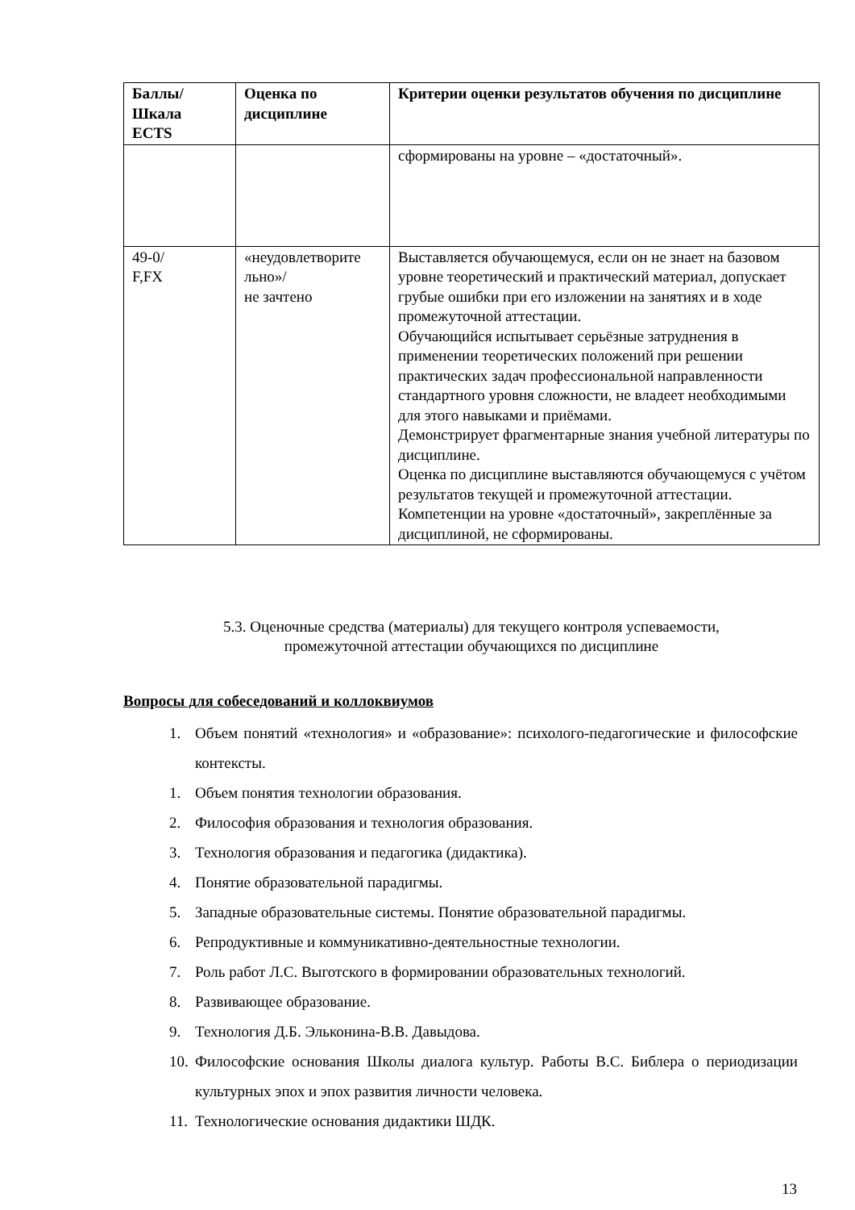| Баллы/ Шкала ECTS | Оценка по дисциплине | Критерии оценки результатов обучения по дисциплине |
| --- | --- | --- |
| | | сформированы на уровне – «достаточный». |
| 49-0/ F,FX | «неудовлетворите льно»/ не зачтено | Выставляется обучающемуся, если он не знает на базовом уровне теоретический и практический материал, допускает грубые ошибки при его изложении на занятиях и в ходе промежуточной аттестации. Обучающийся испытывает серьёзные затруднения в применении теоретических положений при решении практических задач профессиональной направленности стандартного уровня сложности, не владеет необходимыми для этого навыками и приёмами. Демонстрирует фрагментарные знания учебной литературы по дисциплине. Оценка по дисциплине выставляются обучающемуся с учётом результатов текущей и промежуточной аттестации. Компетенции на уровне «достаточный», закреплённые за дисциплиной, не сформированы. |
5.3. Оценочные средства (материалы) для текущего контроля успеваемости,
промежуточной аттестации обучающихся по дисциплине
Вопросы для собеседований и коллоквиумов
1. Объем понятий «технология» и «образование»: психолого-педагогические и философские контексты.
1. Объем понятия технологии образования.
2. Философия образования и технология образования.
3. Технология образования и педагогика (дидактика).
4. Понятие образовательной парадигмы.
5. Западные образовательные системы. Понятие образовательной парадигмы.
6. Репродуктивные и коммуникативно-деятельностные технологии.
7. Роль работ Л.С. Выготского в формировании образовательных технологий.
8. Развивающее образование.
9. Технология Д.Б. Эльконина-В.В. Давыдова.
10. Философские основания Школы диалога культур. Работы В.С. Библера о периодизации культурных эпох и эпох развития личности человека.
11. Технологические основания дидактики ШДК.
13